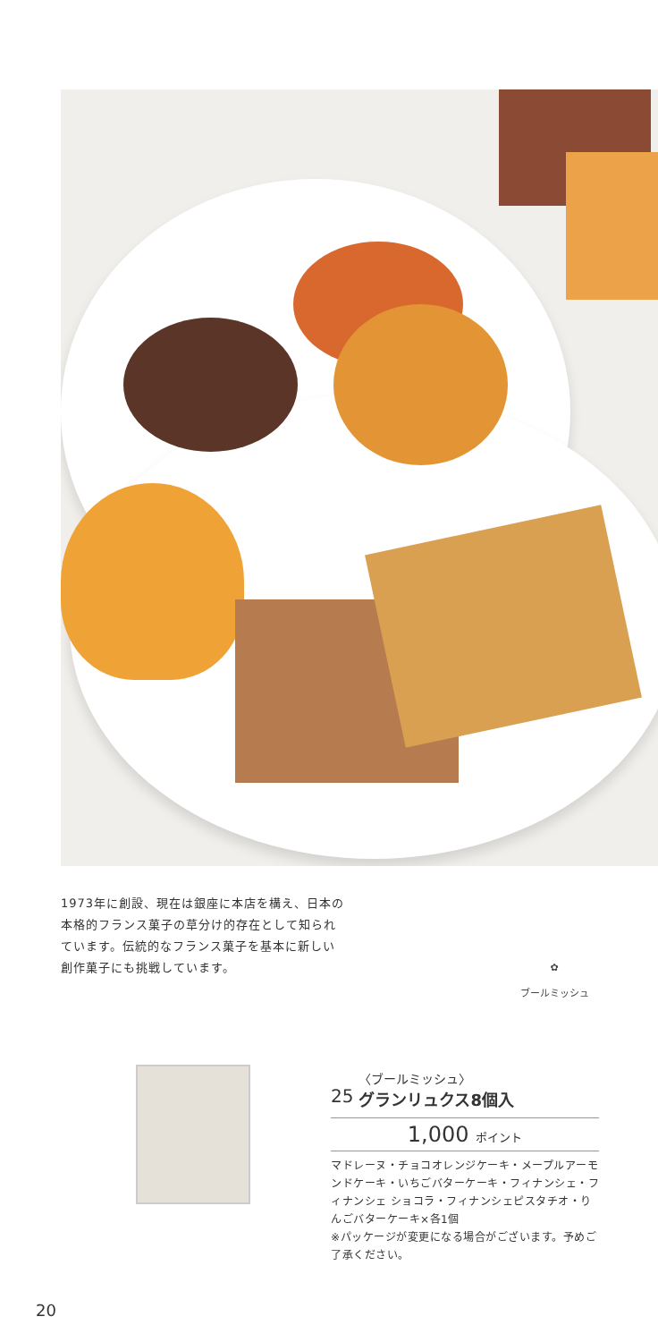1973年に創設、現在は銀座に本店を構え、日本の本格的フランス菓子の草分け的存在として知られています。伝統的なフランス菓子を基本に新しい創作菓子にも挑戦しています。
✿
ブールミッシュ
25 〈ブールミッシュ〉
グランリュクス8個入
1,000 ポイント
マドレーヌ・チョコオレンジケーキ・メープルアーモンドケーキ・いちごバターケーキ・フィナンシェ・フィナンシェ ショコラ・フィナンシェピスタチオ・りんごバターケーキ×各1個
※パッケージが変更になる場合がございます。予めご了承ください。
20